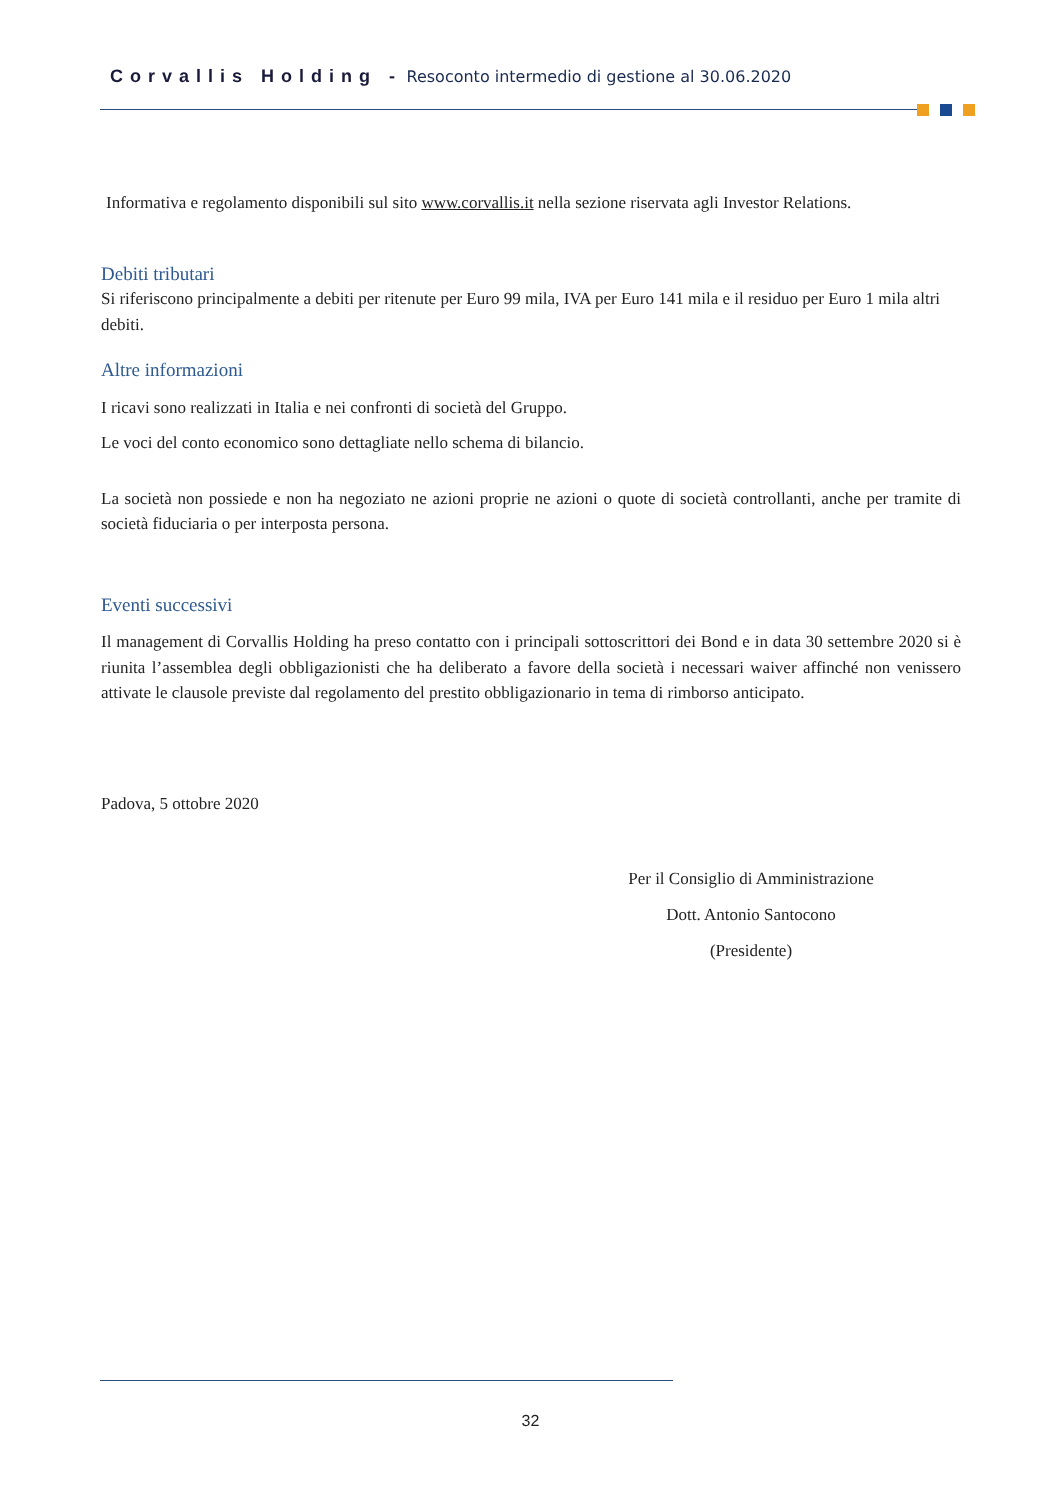Corvallis Holding - Resoconto intermedio di gestione al 30.06.2020
Informativa e regolamento disponibili sul sito www.corvallis.it nella sezione riservata agli Investor Relations.
Debiti tributari
Si riferiscono principalmente a debiti per ritenute per Euro 99 mila, IVA per Euro 141 mila e il residuo per Euro 1 mila altri debiti.
Altre informazioni
I ricavi sono realizzati in Italia e nei confronti di società del Gruppo.
Le voci del conto economico sono dettagliate nello schema di bilancio.
La società non possiede e non ha negoziato ne azioni proprie ne azioni o quote di società controllanti, anche per tramite di società fiduciaria o per interposta persona.
Eventi successivi
Il management di Corvallis Holding ha preso contatto con i principali sottoscrittori dei Bond e in data 30 settembre 2020 si è riunita l’assemblea degli obbligazionisti che ha deliberato a favore della società i necessari waiver affinché non venissero attivate le clausole previste dal regolamento del prestito obbligazionario in tema di rimborso anticipato.
Padova, 5 ottobre 2020
Per il Consiglio di Amministrazione
Dott. Antonio Santocono
(Presidente)
32